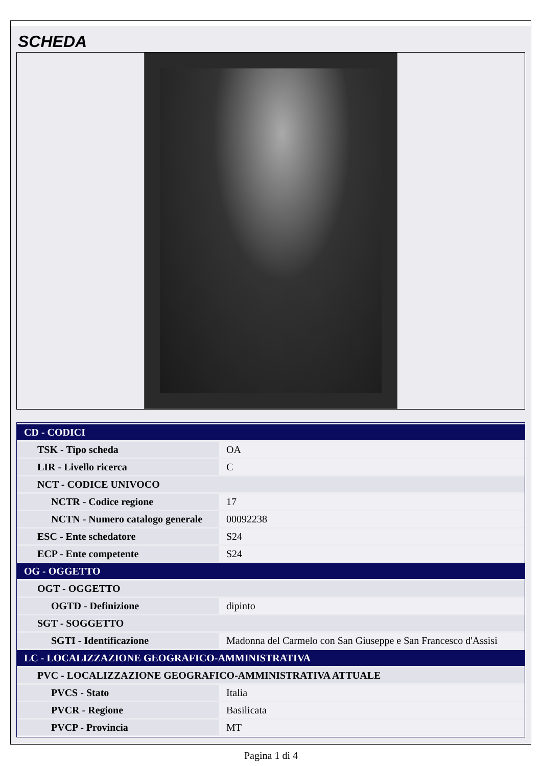SCHEDA
| CD - CODICI | |
| TSK - Tipo scheda | OA |
| LIR - Livello ricerca | C |
| NCT - CODICE UNIVOCO | |
| NCTR - Codice regione | 17 |
| NCTN - Numero catalogo generale | 00092238 |
| ESC - Ente schedatore | S24 |
| ECP - Ente competente | S24 |
| OG - OGGETTO | |
| OGT - OGGETTO | |
| OGTD - Definizione | dipinto |
| SGT - SOGGETTO | |
| SGTI - Identificazione | Madonna del Carmelo con San Giuseppe e San Francesco d'Assisi |
| LC - LOCALIZZAZIONE GEOGRAFICO-AMMINISTRATIVA | |
| PVC - LOCALIZZAZIONE GEOGRAFICO-AMMINISTRATIVA ATTUALE | |
| PVCS - Stato | Italia |
| PVCR - Regione | Basilicata |
| PVCP - Provincia | MT |
Pagina 1 di 4